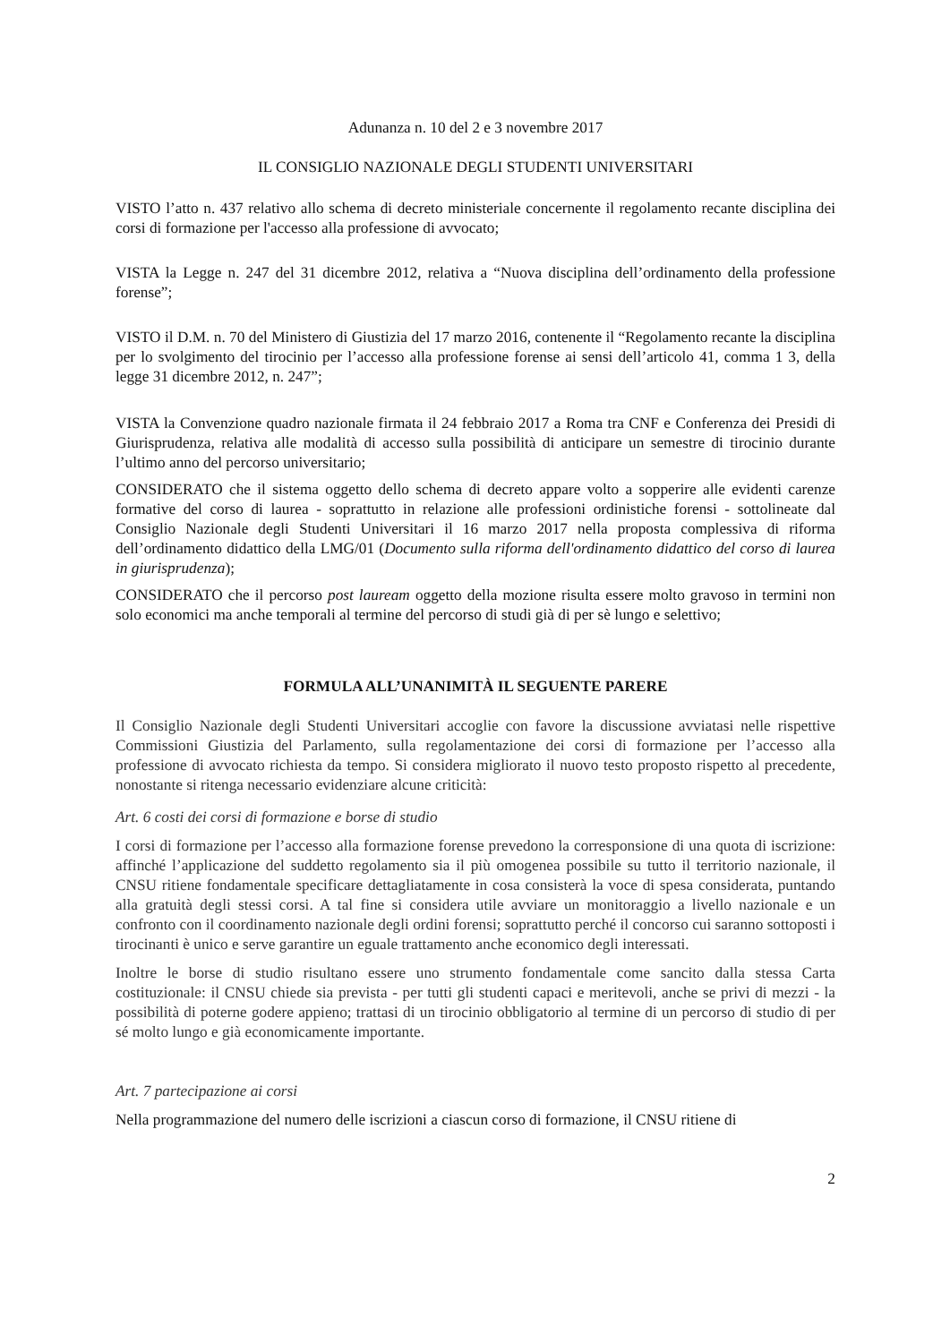Adunanza n. 10 del 2 e 3 novembre 2017
IL CONSIGLIO NAZIONALE DEGLI STUDENTI UNIVERSITARI
VISTO l’atto n. 437 relativo allo schema di decreto ministeriale concernente il regolamento recante disciplina dei corsi di formazione per l'accesso alla professione di avvocato;
VISTA la Legge n. 247 del 31 dicembre 2012, relativa a “Nuova disciplina dell’ordinamento della professione forense”;
VISTO il D.M. n. 70 del Ministero di Giustizia del 17 marzo 2016, contenente il “Regolamento recante la disciplina per lo svolgimento del tirocinio per l’accesso alla professione forense ai sensi dell’articolo 41, comma 1 3, della legge 31 dicembre 2012, n. 247”;
VISTA la Convenzione quadro nazionale firmata il 24 febbraio 2017 a Roma tra CNF e Conferenza dei Presidi di Giurisprudenza, relativa alle modalità di accesso sulla possibilità di anticipare un semestre di tirocinio durante l’ultimo anno del percorso universitario;
CONSIDERATO che il sistema oggetto dello schema di decreto appare volto a sopperire alle evidenti carenze formative del corso di laurea - soprattutto in relazione alle professioni ordinistiche forensi - sottolineate dal Consiglio Nazionale degli Studenti Universitari il 16 marzo 2017 nella proposta complessiva di riforma dell’ordinamento didattico della LMG/01 (Documento sulla riforma dell'ordinamento didattico del corso di laurea in giurisprudenza);
CONSIDERATO che il percorso post lauream oggetto della mozione risulta essere molto gravoso in termini non solo economici ma anche temporali al termine del percorso di studi già di per sè lungo e selettivo;
FORMULA ALL’UNANIMITÀ IL SEGUENTE PARERE
Il Consiglio Nazionale degli Studenti Universitari accoglie con favore la discussione avviatasi nelle rispettive Commissioni Giustizia del Parlamento, sulla regolamentazione dei corsi di formazione per l’accesso alla professione di avvocato richiesta da tempo. Si considera migliorato il nuovo testo proposto rispetto al precedente, nonostante si ritenga necessario evidenziare alcune criticità:
Art. 6 costi dei corsi di formazione e borse di studio
I corsi di formazione per l’accesso alla formazione forense prevedono la corresponsione di una quota di iscrizione: affinché l’applicazione del suddetto regolamento sia il più omogenea possibile su tutto il territorio nazionale, il CNSU ritiene fondamentale specificare dettagliatamente in cosa consisterà la voce di spesa considerata, puntando alla gratuità degli stessi corsi. A tal fine si considera utile avviare un monitoraggio a livello nazionale e un confronto con il coordinamento nazionale degli ordini forensi; soprattutto perché il concorso cui saranno sottoposti i tirocinanti è unico e serve garantire un eguale trattamento anche economico degli interessati.
Inoltre le borse di studio risultano essere uno strumento fondamentale come sancito dalla stessa Carta costituzionale: il CNSU chiede sia prevista - per tutti gli studenti capaci e meritevoli, anche se privi di mezzi - la possibilità di poterne godere appieno; trattasi di un tirocinio obbligatorio al termine di un percorso di studio di per sé molto lungo e già economicamente importante.
Art. 7 partecipazione ai corsi
Nella programmazione del numero delle iscrizioni a ciascun corso di formazione, il CNSU ritiene di
2